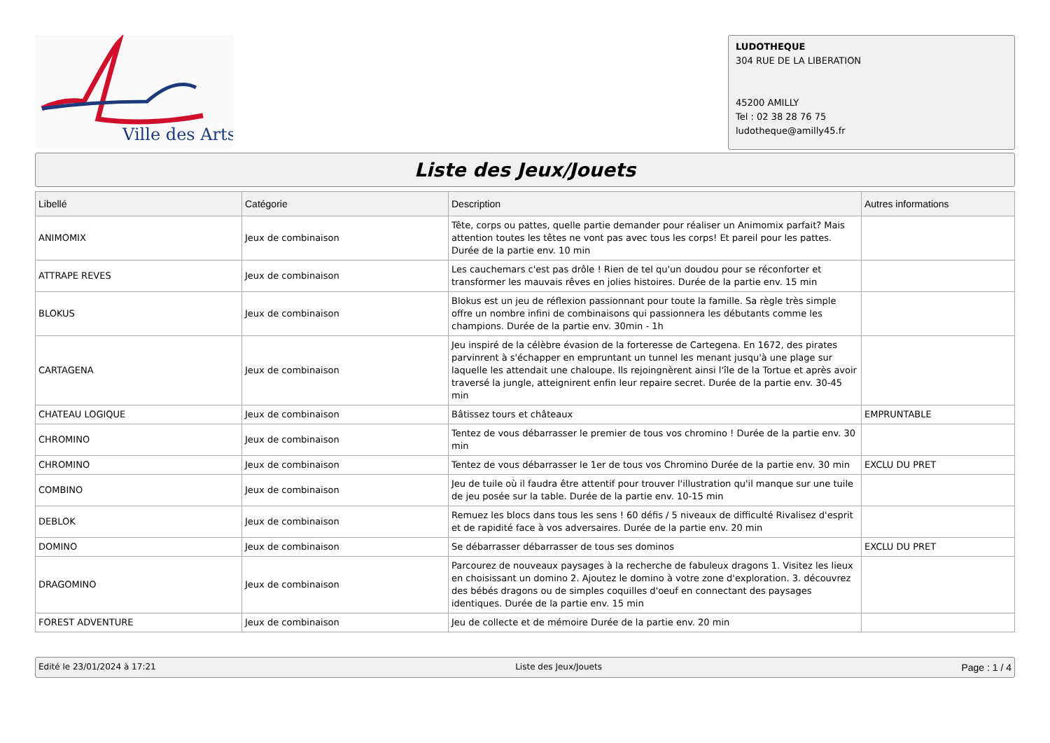Ville des Arts
LUDOTHEQUE
304 RUE DE LA LIBERATION
45200 AMILLY
Tel : 02 38 28 76 75
ludotheque@amilly45.fr
Liste des Jeux/Jouets
| Libellé | Catégorie | Description | Autres informations |
| --- | --- | --- | --- |
| ANIMOMIX | Jeux de combinaison | Tête, corps ou pattes, quelle partie demander pour réaliser un Animomix parfait? Mais attention toutes les têtes ne vont pas avec tous les corps! Et pareil pour les pattes. Durée de la partie env. 10 min | |
| ATTRAPE REVES | Jeux de combinaison | Les cauchemars c'est pas drôle ! Rien de tel qu'un doudou pour se réconforter et transformer les mauvais rêves en jolies histoires. Durée de la partie env. 15 min | |
| BLOKUS | Jeux de combinaison | Blokus est un jeu de réflexion passionnant pour toute la famille. Sa règle très simple offre un nombre infini de combinaisons qui passionnera les débutants comme les champions. Durée de la partie env. 30min - 1h | |
| CARTAGENA | Jeux de combinaison | Jeu inspiré de la célèbre évasion de la forteresse de Cartegena. En 1672, des pirates parvinrent à s'échapper en empruntant un tunnel les menant jusqu'à une plage sur laquelle les attendait une chaloupe. Ils rejoingnèrent ainsi l'île de la Tortue et après avoir traversé la jungle, atteignirent enfin leur repaire secret. Durée de la partie env. 30-45 min | |
| CHATEAU LOGIQUE | Jeux de combinaison | Bâtissez tours et châteaux | EMPRUNTABLE |
| CHROMINO | Jeux de combinaison | Tentez de vous débarrasser le premier de tous vos chromino ! Durée de la partie env. 30 min | |
| CHROMINO | Jeux de combinaison | Tentez de vous débarrasser le 1er de tous vos Chromino Durée de la partie env. 30 min | EXCLU DU PRET |
| COMBINO | Jeux de combinaison | Jeu de tuile où il faudra être attentif pour trouver l'illustration qu'il manque sur une tuile de jeu posée sur la table. Durée de la partie env. 10-15 min | |
| DEBLOK | Jeux de combinaison | Remuez les blocs dans tous les sens ! 60 défis / 5 niveaux de difficulté Rivalisez d'esprit et de rapidité face à vos adversaires. Durée de la partie env. 20 min | |
| DOMINO | Jeux de combinaison | Se débarrasser débarrasser de tous ses dominos | EXCLU DU PRET |
| DRAGOMINO | Jeux de combinaison | Parcourez de nouveaux paysages à la recherche de fabuleux dragons 1. Visitez les lieux en choisissant un domino 2. Ajoutez le domino à votre zone d'exploration. 3. découvrez des bébés dragons ou de simples coquilles d'oeuf en connectant des paysages identiques. Durée de la partie env. 15 min | |
| FOREST ADVENTURE | Jeux de combinaison | Jeu de collecte et de mémoire Durée de la partie env. 20 min | |
Edité le 23/01/2024 à 17:21 Liste des Jeux/Jouets Page : 1 / 4